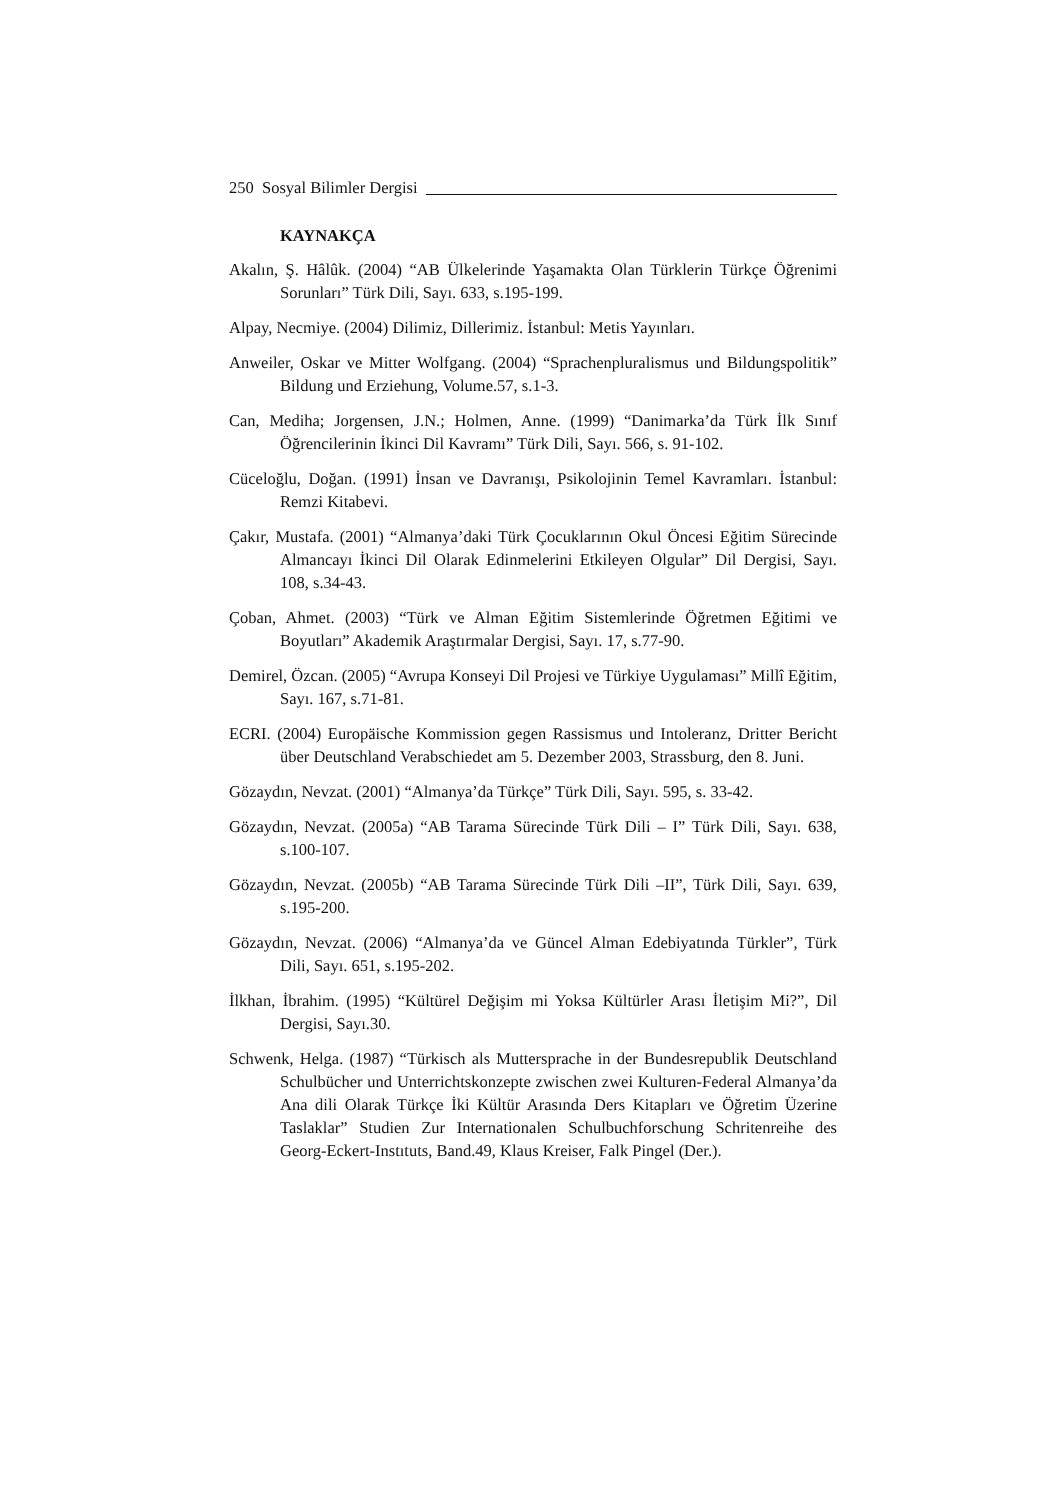250 Sosyal Bilimler Dergisi
KAYNAKÇA
Akalın, Ş. Hâlûk. (2004) “AB Ülkelerinde Yaşamakta Olan Türklerin Türkçe Öğrenimi Sorunları” Türk Dili, Sayı. 633, s.195-199.
Alpay, Necmiye. (2004) Dilimiz, Dillerimiz. İstanbul: Metis Yayınları.
Anweiler, Oskar ve Mitter Wolfgang. (2004) “Sprachenpluralismus und Bildungspolitik” Bildung und Erziehung, Volume.57, s.1-3.
Can, Mediha; Jorgensen, J.N.; Holmen, Anne. (1999) “Danimarka’da Türk İlk Sınıf Öğrencilerinin İkinci Dil Kavramı” Türk Dili, Sayı. 566, s. 91-102.
Cüceloğlu, Doğan. (1991) İnsan ve Davranışı, Psikolojinin Temel Kavramları. İstanbul: Remzi Kitabevi.
Çakır, Mustafa. (2001) “Almanya’daki Türk Çocuklarının Okul Öncesi Eğitim Sürecinde Almancayı İkinci Dil Olarak Edinmelerini Etkileyen Olgular” Dil Dergisi, Sayı. 108, s.34-43.
Çoban, Ahmet. (2003) “Türk ve Alman Eğitim Sistemlerinde Öğretmen Eğitimi ve Boyutları” Akademik Araştırmalar Dergisi, Sayı. 17, s.77-90.
Demirel, Özcan. (2005) “Avrupa Konseyi Dil Projesi ve Türkiye Uygulaması” Millî Eğitim, Sayı. 167, s.71-81.
ECRI. (2004) Europäische Kommission gegen Rassismus und Intoleranz, Dritter Bericht über Deutschland Verabschiedet am 5. Dezember 2003, Strassburg, den 8. Juni.
Gözaydın, Nevzat. (2001) “Almanya’da Türkçe” Türk Dili, Sayı. 595, s. 33-42.
Gözaydın, Nevzat. (2005a) “AB Tarama Sürecinde Türk Dili – I” Türk Dili, Sayı. 638, s.100-107.
Gözaydın, Nevzat. (2005b) “AB Tarama Sürecinde Türk Dili –II”, Türk Dili, Sayı. 639, s.195-200.
Gözaydın, Nevzat. (2006) “Almanya’da ve Güncel Alman Edebiyatında Türkler”, Türk Dili, Sayı. 651, s.195-202.
İlkhan, İbrahim. (1995) “Kültürel Değişim mi Yoksa Kültürler Arası İletişim Mi?”, Dil Dergisi, Sayı.30.
Schwenk, Helga. (1987) “Türkisch als Muttersprache in der Bundesrepublik Deutschland Schulbücher und Unterrichtskonzepte zwischen zwei Kulturen-Federal Almanya’da Ana dili Olarak Türkçe İki Kültür Arasında Ders Kitapları ve Öğretim Üzerine Taslaklar” Studien Zur Internationalen Schulbuchforschung Schritenreihe des Georg-Eckert-Instıtuts, Band.49, Klaus Kreiser, Falk Pingel (Der.).